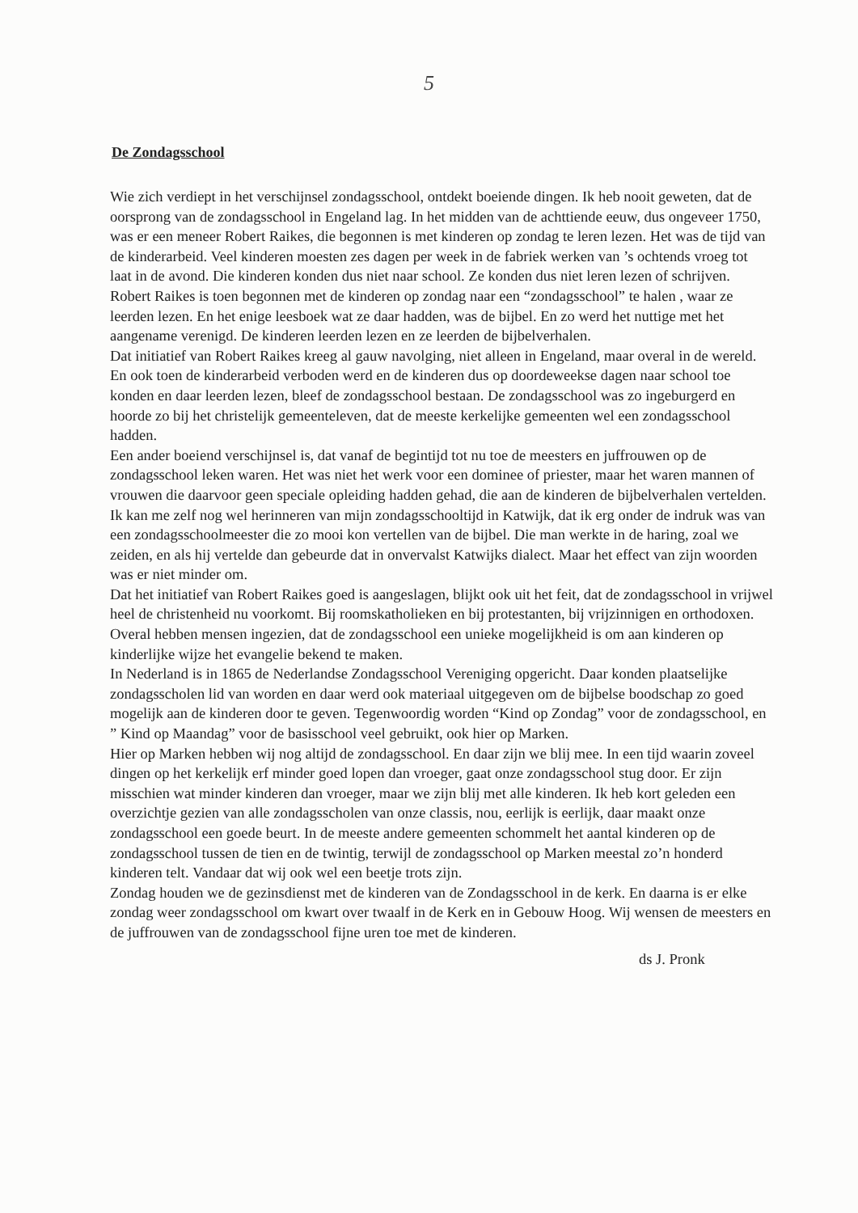5
De Zondagsschool
Wie zich verdiept in het verschijnsel zondagsschool, ontdekt boeiende dingen. Ik heb nooit geweten, dat de oorsprong van de zondagsschool in Engeland lag. In het midden van de achttiende eeuw, dus ongeveer 1750, was er een meneer Robert Raikes, die begonnen is met kinderen op zondag te leren lezen. Het was de tijd van de kinderarbeid. Veel kinderen moesten zes dagen per week in de fabriek werken van ’s ochtends vroeg tot laat in de avond. Die kinderen konden dus niet naar school. Ze konden dus niet leren lezen of schrijven. Robert Raikes is toen begonnen met de kinderen op zondag naar een “zondagsschool” te halen , waar ze leerden lezen. En het enige leesboek wat ze daar hadden, was de bijbel. En zo werd het nuttige met het aangename verenigd. De kinderen leerden lezen en ze leerden de bijbelverhalen.
Dat initiatief van Robert Raikes kreeg al gauw navolging, niet alleen in Engeland, maar overal in de wereld. En ook toen de kinderarbeid verboden werd en de kinderen dus op doordeweekse dagen naar school toe konden en daar leerden lezen, bleef de zondagsschool bestaan. De zondagsschool was zo ingeburgerd en hoorde zo bij het christelijk gemeenteleven, dat de meeste kerkelijke gemeenten wel een zondagsschool hadden.
Een ander boeiend verschijnsel is, dat vanaf de begintijd tot nu toe de meesters en juffrouwen op de zondagsschool leken waren. Het was niet het werk voor een dominee of priester, maar het waren mannen of vrouwen die daarvoor geen speciale opleiding hadden gehad, die aan de kinderen de bijbelverhalen vertelden. Ik kan me zelf nog wel herinneren van mijn zondagsschooltijd in Katwijk, dat ik erg onder de indruk was van een zondagsschoolmeester die zo mooi kon vertellen van de bijbel. Die man werkte in de haring, zoal we zeiden, en als hij vertelde dan gebeurde dat in onvervalst Katwijks dialect. Maar het effect van zijn woorden was er niet minder om.
Dat het initiatief van Robert Raikes goed is aangeslagen, blijkt ook uit het feit, dat de zondagsschool in vrijwel heel de christenheid nu voorkomt. Bij roomskatholieken en bij protestanten, bij vrijzinnigen en orthodoxen. Overal hebben mensen ingezien, dat de zondagsschool een unieke mogelijkheid is om aan kinderen op kinderlijke wijze het evangelie bekend te maken.
In Nederland is in 1865 de Nederlandse Zondagsschool Vereniging opgericht. Daar konden plaatselijke zondagsscholen lid van worden en daar werd ook materiaal uitgegeven om de bijbelse boodschap zo goed mogelijk aan de kinderen door te geven. Tegenwoordig worden “Kind op Zondag” voor de zondagsschool, en ” Kind op Maandag” voor de basisschool veel gebruikt, ook hier op Marken.
Hier op Marken hebben wij nog altijd de zondagsschool. En daar zijn we blij mee. In een tijd waarin zoveel dingen op het kerkelijk erf minder goed lopen dan vroeger, gaat onze zondagsschool stug door. Er zijn misschien wat minder kinderen dan vroeger, maar we zijn blij met alle kinderen. Ik heb kort geleden een overzichtje gezien van alle zondagsscholen van onze classis, nou, eerlijk is eerlijk, daar maakt onze zondagsschool een goede beurt. In de meeste andere gemeenten schommelt het aantal kinderen op de zondagsschool tussen de tien en de twintig, terwijl de zondagsschool op Marken meestal zo’n honderd kinderen telt. Vandaar dat wij ook wel een beetje trots zijn.
Zondag houden we de gezinsdienst met de kinderen van de Zondagsschool in de kerk. En daarna is er elke zondag weer zondagsschool om kwart over twaalf in de Kerk en in Gebouw Hoog. Wij wensen de meesters en de juffrouwen van de zondagsschool fijne uren toe met de kinderen.
ds J. Pronk